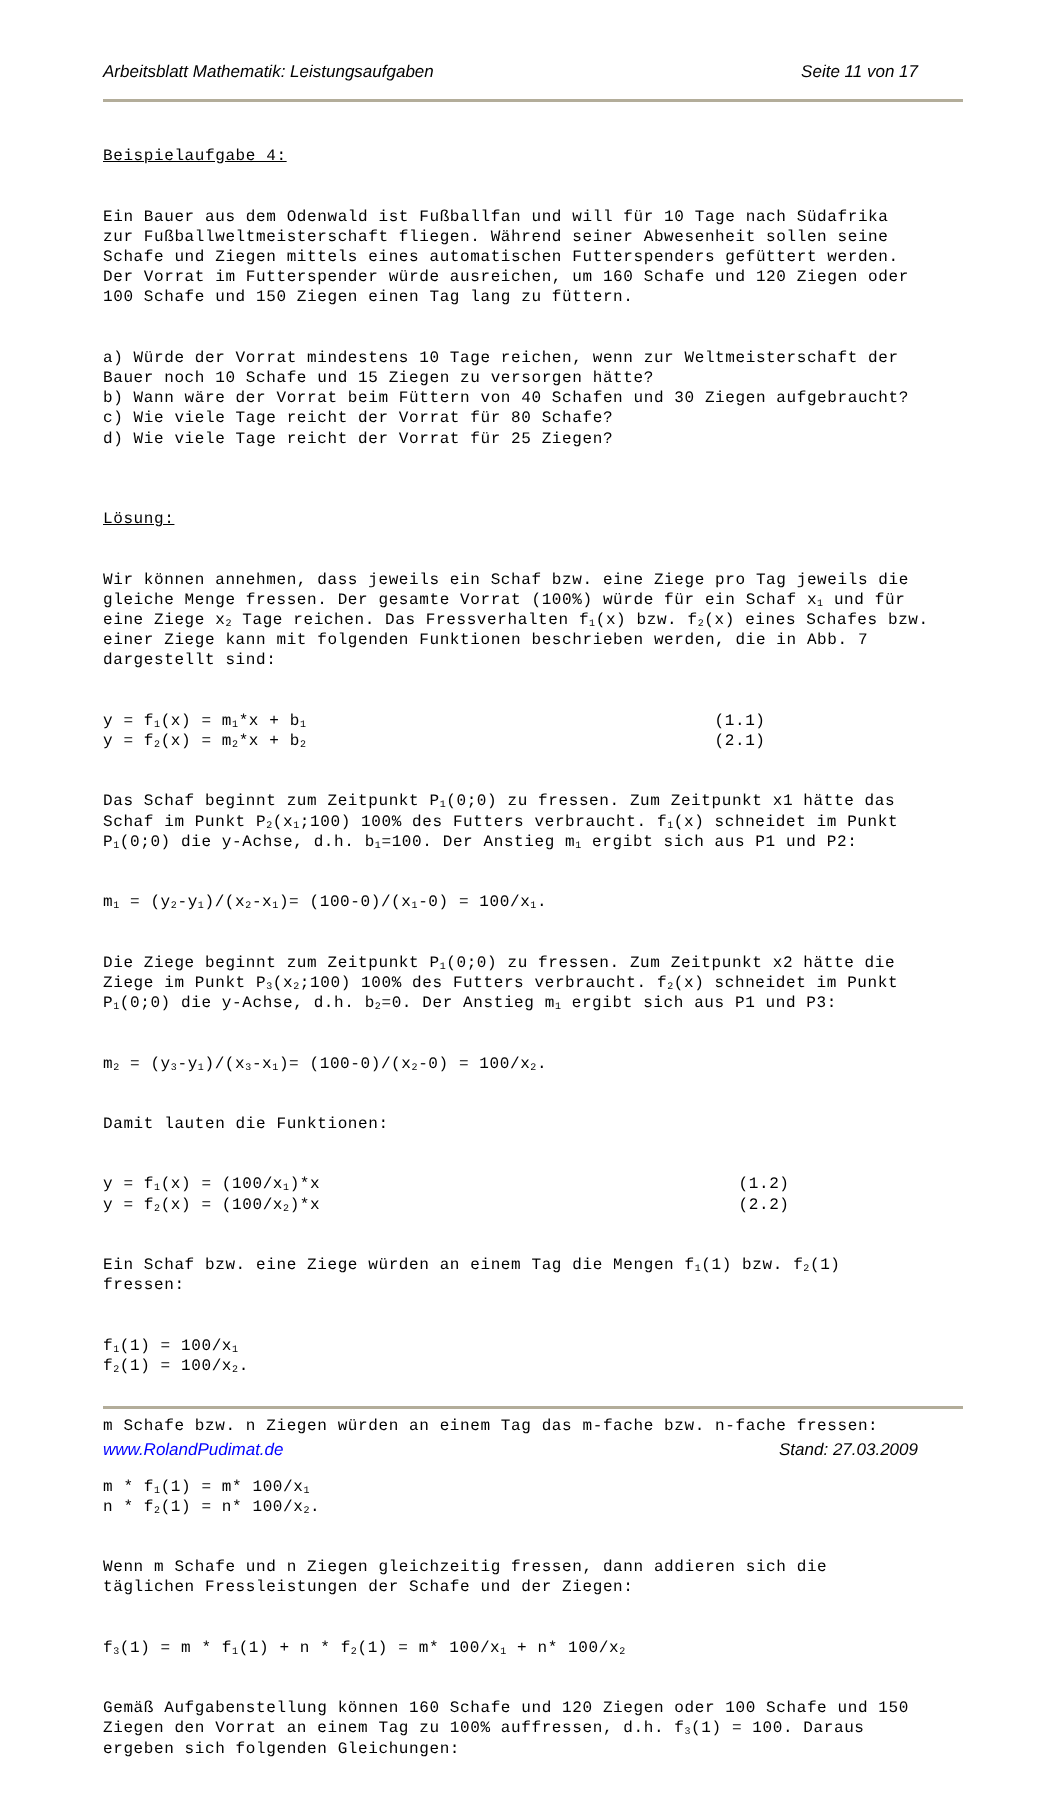Arbeitsblatt Mathematik: Leistungsaufgaben Seite 11 von 17
Beispielaufgabe 4:
Ein Bauer aus dem Odenwald ist Fußballfan und will für 10 Tage nach Südafrika zur Fußballweltmeisterschaft fliegen. Während seiner Abwesenheit sollen seine Schafe und Ziegen mittels eines automatischen Futterspenders gefüttert werden. Der Vorrat im Futterspender würde ausreichen, um 160 Schafe und 120 Ziegen oder 100 Schafe und 150 Ziegen einen Tag lang zu füttern.
a) Würde der Vorrat mindestens 10 Tage reichen, wenn zur Weltmeisterschaft der Bauer noch 10 Schafe und 15 Ziegen zu versorgen hätte? b) Wann wäre der Vorrat beim Füttern von 40 Schafen und 30 Ziegen aufgebraucht? c) Wie viele Tage reicht der Vorrat für 80 Schafe? d) Wie viele Tage reicht der Vorrat für 25 Ziegen?
Lösung:
Wir können annehmen, dass jeweils ein Schaf bzw. eine Ziege pro Tag jeweils die gleiche Menge fressen. Der gesamte Vorrat (100%) würde für ein Schaf x<sub>1</sub> und für eine Ziege x<sub>2</sub> Tage reichen. Das Fressverhalten f<sub>1</sub>(x) bzw. f<sub>2</sub>(x) eines Schafes bzw. einer Ziege kann mit folgenden Funktionen beschrieben werden, die in Abb. 7 dargestellt sind:
y = f<sub>1</sub>(x) = m<sub>1</sub>*x + b<sub>1</sub> (1.1) y = f<sub>2</sub>(x) = m<sub>2</sub>*x + b<sub>2</sub> (2.1)
Das Schaf beginnt zum Zeitpunkt P<sub>1</sub>(0;0) zu fressen. Zum Zeitpunkt x1 hätte das Schaf im Punkt P<sub>2</sub>(x<sub>1</sub>;100) 100% des Futters verbraucht. f<sub>1</sub>(x) schneidet im Punkt P<sub>1</sub>(0;0) die y-Achse, d.h. b<sub>1</sub>=100. Der Anstieg m<sub>1</sub> ergibt sich aus P1 und P2:
m<sub>1</sub> = (y<sub>2</sub>-y<sub>1</sub>)/(x<sub>2</sub>-x<sub>1</sub>)= (100-0)/(x<sub>1</sub>-0) = 100/x<sub>1</sub>.
Die Ziege beginnt zum Zeitpunkt P<sub>1</sub>(0;0) zu fressen. Zum Zeitpunkt x2 hätte die Ziege im Punkt P<sub>3</sub>(x<sub>2</sub>;100) 100% des Futters verbraucht. f<sub>2</sub>(x) schneidet im Punkt P<sub>1</sub>(0;0) die y-Achse, d.h. b<sub>2</sub>=0. Der Anstieg m<sub>1</sub> ergibt sich aus P1 und P3:
m<sub>2</sub> = (y<sub>3</sub>-y<sub>1</sub>)/(x<sub>3</sub>-x<sub>1</sub>)= (100-0)/(x<sub>2</sub>-0) = 100/x<sub>2</sub>.
Damit lauten die Funktionen:
y = f<sub>1</sub>(x) = (100/x<sub>1</sub>)*x (1.2) y = f<sub>2</sub>(x) = (100/x<sub>2</sub>)*x (2.2)
Ein Schaf bzw. eine Ziege würden an einem Tag die Mengen f<sub>1</sub>(1) bzw. f<sub>2</sub>(1) fressen:
f<sub>1</sub>(1) = 100/x<sub>1</sub> f<sub>2</sub>(1) = 100/x<sub>2</sub>.
m Schafe bzw. n Ziegen würden an einem Tag das m-fache bzw. n-fache fressen:
m * f<sub>1</sub>(1) = m* 100/x<sub>1</sub> n * f<sub>2</sub>(1) = n* 100/x<sub>2</sub>.
Wenn m Schafe und n Ziegen gleichzeitig fressen, dann addieren sich die täglichen Fressleistungen der Schafe und der Ziegen:
f<sub>3</sub>(1) = m * f<sub>1</sub>(1) + n * f<sub>2</sub>(1) = m* 100/x<sub>1</sub> + n* 100/x<sub>2</sub>
Gemäß Aufgabenstellung können 160 Schafe und 120 Ziegen oder 100 Schafe und 150 Ziegen den Vorrat an einem Tag zu 100% auffressen, d.h. f<sub>3</sub>(1) = 100. Daraus ergeben sich folgenden Gleichungen:
www.RolandPudimat.de Stand: 27.03.2009